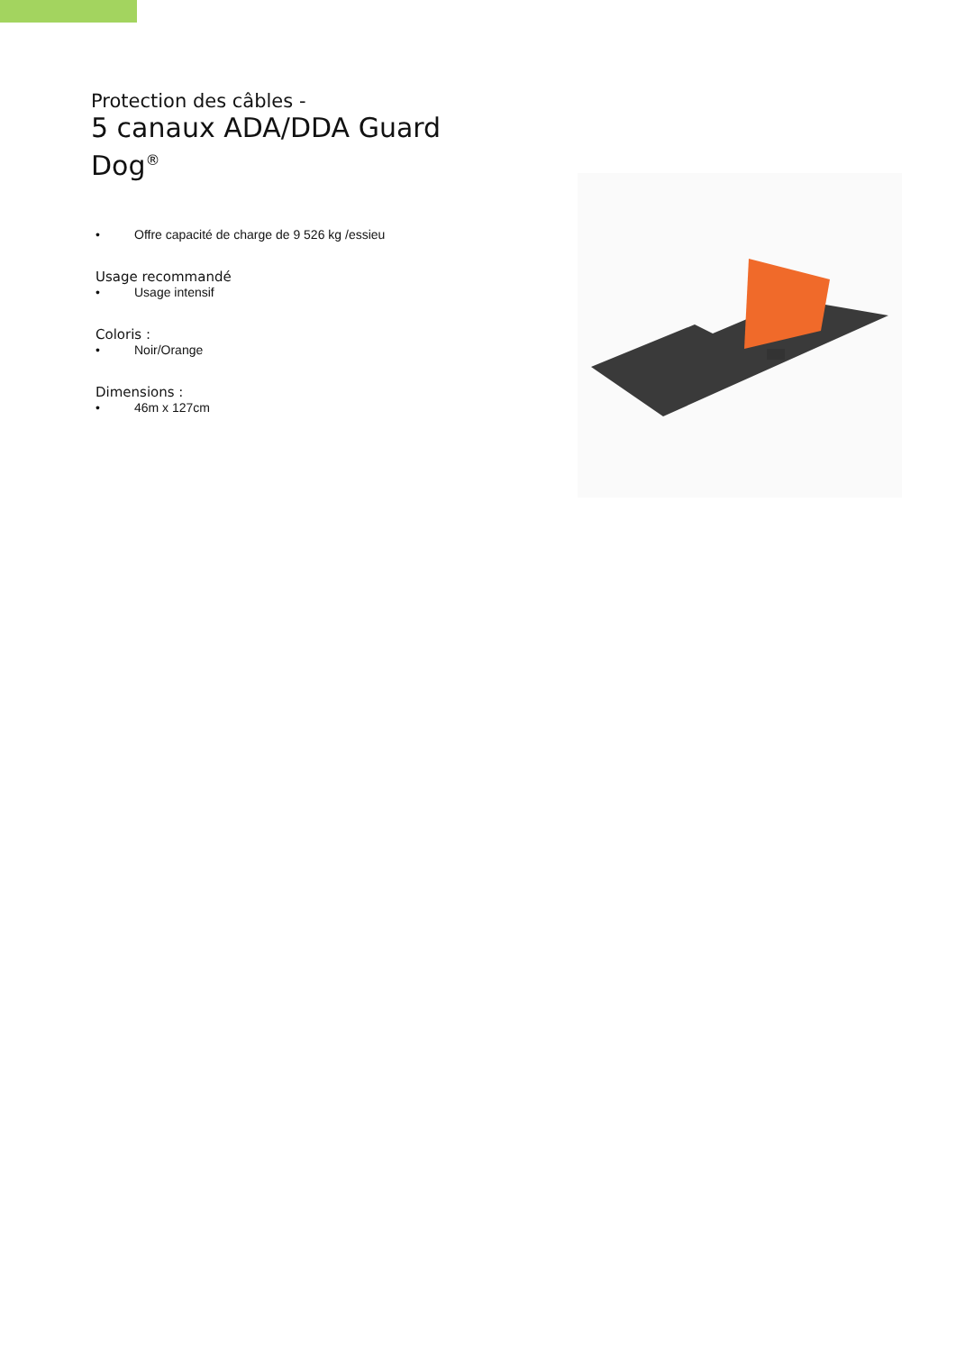Protection des câbles -
5 canaux ADA/DDA Guard Dog<sup>®</sup>
• Offre capacité de charge de 9 526 kg /essieu
Usage recommandé
• Usage intensif
Coloris :
• Noir/Orange
Dimensions :
• 46m x 127cm